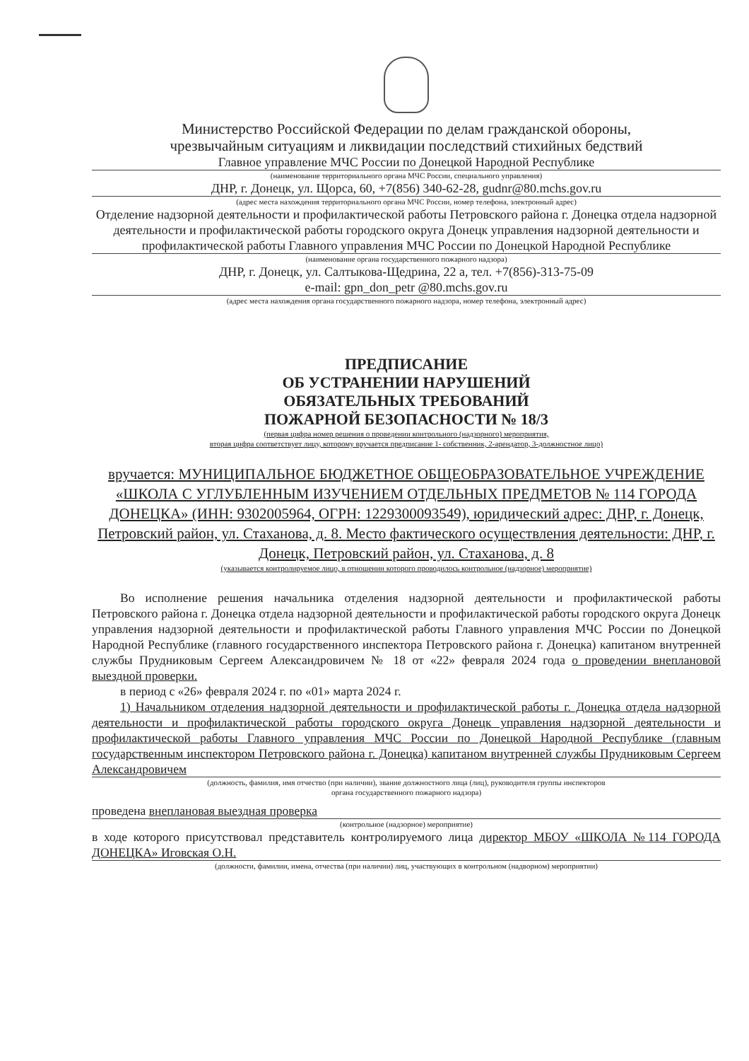Министерство Российской Федерации по делам гражданской обороны,
чрезвычайным ситуациям и ликвидации последствий стихийных бедствий
Главное управление МЧС России по Донецкой Народной Республике
(наименование территориального органа МЧС России, специального управления)
ДНР, г. Донецк, ул. Щорса, 60, +7(856) 340-62-28, gudnr@80.mchs.gov.ru
(адрес места нахождения территориального органа МЧС России, номер телефона, электронный адрес)
Отделение надзорной деятельности и профилактической работы Петровского района г. Донецка отдела надзорной деятельности и профилактической работы городского округа Донецк управления надзорной деятельности и профилактической работы Главного управления МЧС России по Донецкой Народной Республике
(наименование органа государственного пожарного надзора)
ДНР, г. Донецк, ул. Салтыкова-Щедрина, 22 а, тел. +7(856)-313-75-09
e-mail: gpn_don_petr @80.mchs.gov.ru
(адрес места нахождения органа государственного пожарного надзора, номер телефона, электронный адрес)
ПРЕДПИСАНИЕ
ОБ УСТРАНЕНИИ НАРУШЕНИЙ
ОБЯЗАТЕЛЬНЫХ ТРЕБОВАНИЙ
ПОЖАРНОЙ БЕЗОПАСНОСТИ № 18/3
(первая цифра номер решения о проведении контрольного (надзорного) мероприятия,
вторая цифра соответствует лицу, которому вручается предписание 1- собственник, 2-арендатор, 3-должностное лицо)
вручается: МУНИЦИПАЛЬНОЕ БЮДЖЕТНОЕ ОБЩЕОБРАЗОВАТЕЛЬНОЕ УЧРЕЖДЕНИЕ «ШКОЛА С УГЛУБЛЕННЫМ ИЗУЧЕНИЕМ ОТДЕЛЬНЫХ ПРЕДМЕТОВ № 114 ГОРОДА ДОНЕЦКА» (ИНН: 9302005964, ОГРН: 1229300093549), юридический адрес: ДНР, г. Донецк, Петровский район, ул. Стаханова, д. 8. Место фактического осуществления деятельности: ДНР, г. Донецк, Петровский район, ул. Стаханова, д. 8
(указывается контролируемое лицо, в отношении которого проводилось контрольное (надзорное) мероприятие)
Во исполнение решения начальника отделения надзорной деятельности и профилактической работы Петровского района г. Донецка отдела надзорной деятельности и профилактической работы городского округа Донецк управления надзорной деятельности и профилактической работы Главного управления МЧС России по Донецкой Народной Республике (главного государственного инспектора Петровского района г. Донецка) капитаном внутренней службы Прудниковым Сергеем Александровичем № 18 от «22» февраля 2024 года о проведении внеплановой выездной проверки.
в период с «26» февраля 2024 г. по «01» марта 2024 г.
1) Начальником отделения надзорной деятельности и профилактической работы г. Донецка отдела надзорной деятельности и профилактической работы городского округа Донецк управления надзорной деятельности и профилактической работы Главного управления МЧС России по Донецкой Народной Республике (главным государственным инспектором Петровского района г. Донецка) капитаном внутренней службы Прудниковым Сергеем Александровичем
(должность, фамилия, имя отчество (при наличии), звание должностного лица (лиц), руководителя группы инспекторов
органа государственного пожарного надзора)
проведена внеплановая выездная проверка
(контрольное (надзорное) мероприятие)
в ходе которого присутствовал представитель контролируемого лица директор МБОУ «ШКОЛА №114 ГОРОДА ДОНЕЦКА» Иговская О.Н.
(должности, фамилии, имена, отчества (при наличии) лиц, участвующих в контрольном (надворном) мероприятии)